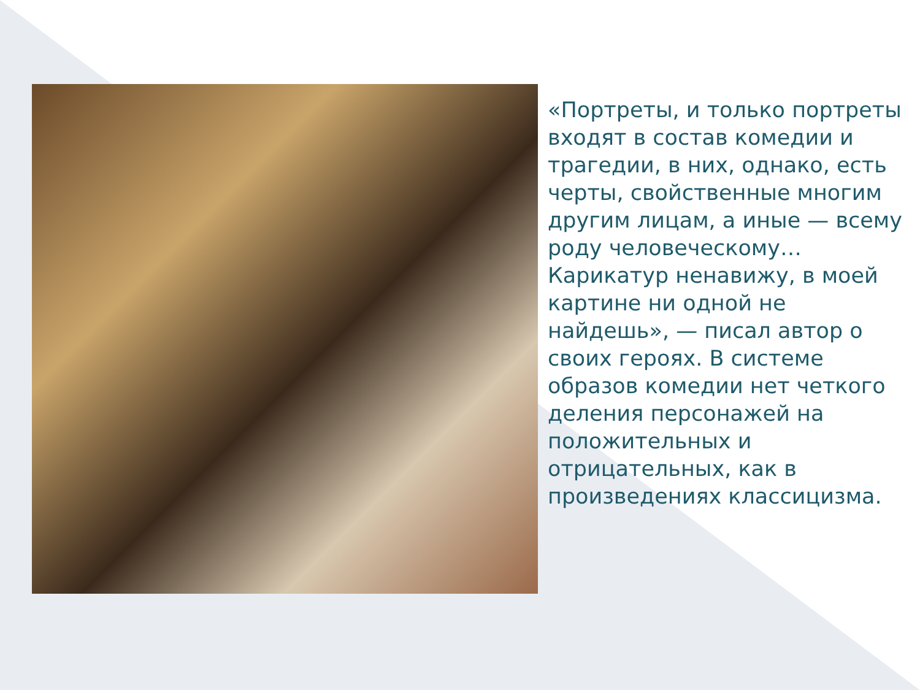«Портреты, и только портреты входят в состав комедии и трагедии, в них, однако, есть черты, свойственные многим другим лицам, а иные — всему роду человеческому… Карикатур ненавижу, в моей картине ни одной не найдешь», — писал автор о своих героях. В системе образов комедии нет четкого деления персонажей на положительных и отрицательных, как в произведениях классицизма.